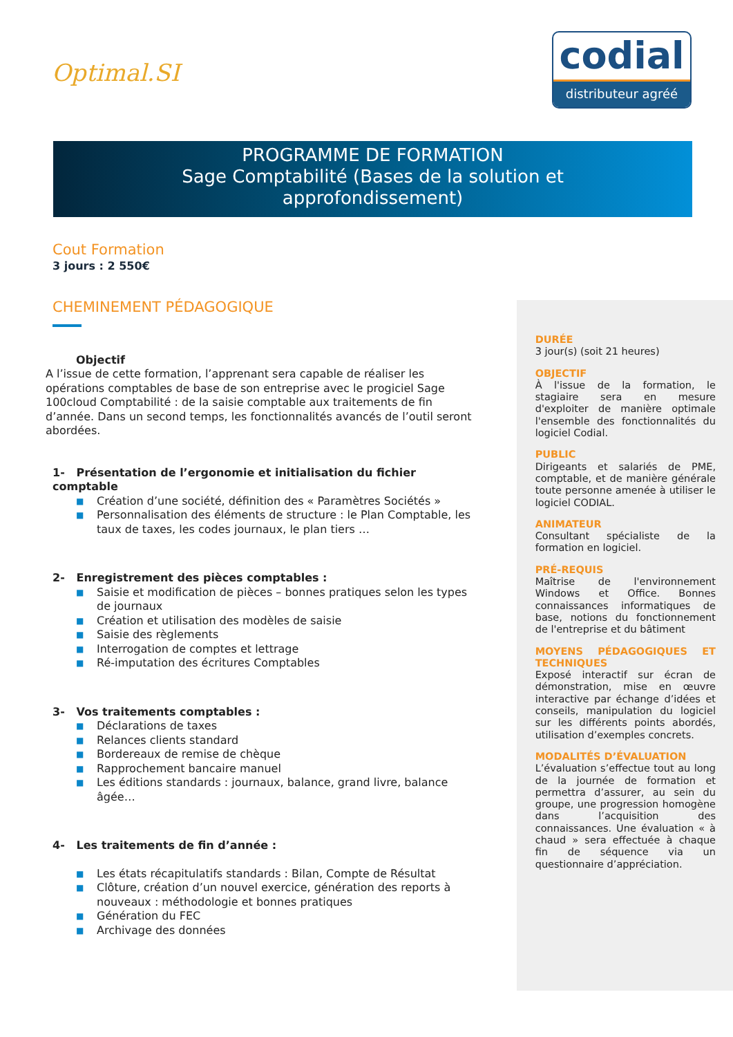Optimal.SI
codial
distributeur agréé
PROGRAMME DE FORMATION
Sage Comptabilité (Bases de la solution et
approfondissement)
Cout Formation
3 jours : 2 550€
CHEMINEMENT PÉDAGOGIQUE
Objectif
A l’issue de cette formation, l’apprenant sera capable de réaliser les opérations comptables de base de son entreprise avec le progiciel Sage 100cloud Comptabilité : de la saisie comptable aux traitements de fin d’année. Dans un second temps, les fonctionnalités avancés de l’outil seront abordées.
1- Présentation de l’ergonomie et initialisation du fichier comptable
■ Création d’une société, définition des « Paramètres Sociétés »
■ Personnalisation des éléments de structure : le Plan Comptable, les taux de taxes, les codes journaux, le plan tiers …
2- Enregistrement des pièces comptables :
■ Saisie et modification de pièces – bonnes pratiques selon les types de journaux
■ Création et utilisation des modèles de saisie
■ Saisie des règlements
■ Interrogation de comptes et lettrage
■ Ré-imputation des écritures Comptables
3- Vos traitements comptables :
■ Déclarations de taxes
■ Relances clients standard
■ Bordereaux de remise de chèque
■ Rapprochement bancaire manuel
■ Les éditions standards : journaux, balance, grand livre, balance âgée…
4- Les traitements de fin d’année :
■ Les états récapitulatifs standards : Bilan, Compte de Résultat
■ Clôture, création d’un nouvel exercice, génération des reports à nouveaux : méthodologie et bonnes pratiques
■ Génération du FEC
■ Archivage des données
DURÉE
3 jour(s) (soit 21 heures)
OBJECTIF
À l'issue de la formation, le stagiaire sera en mesure d'exploiter de manière optimale l'ensemble des fonctionnalités du logiciel Codial.
PUBLIC
Dirigeants et salariés de PME, comptable, et de manière générale toute personne amenée à utiliser le logiciel CODIAL.
ANIMATEUR
Consultant spécialiste de la formation en logiciel.
PRÉ-REQUIS
Maîtrise de l'environnement Windows et Office. Bonnes connaissances informatiques de base, notions du fonctionnement de l'entreprise et du bâtiment
MOYENS PÉDAGOGIQUES ET TECHNIQUES
Exposé interactif sur écran de démonstration, mise en œuvre interactive par échange d’idées et conseils, manipulation du logiciel sur les différents points abordés, utilisation d’exemples concrets.
MODALITÉS D’ÉVALUATION
L’évaluation s’effectue tout au long de la journée de formation et permettra d’assurer, au sein du groupe, une progression homogène dans l’acquisition des connaissances. Une évaluation « à chaud » sera effectuée à chaque fin de séquence via un questionnaire d’appréciation.